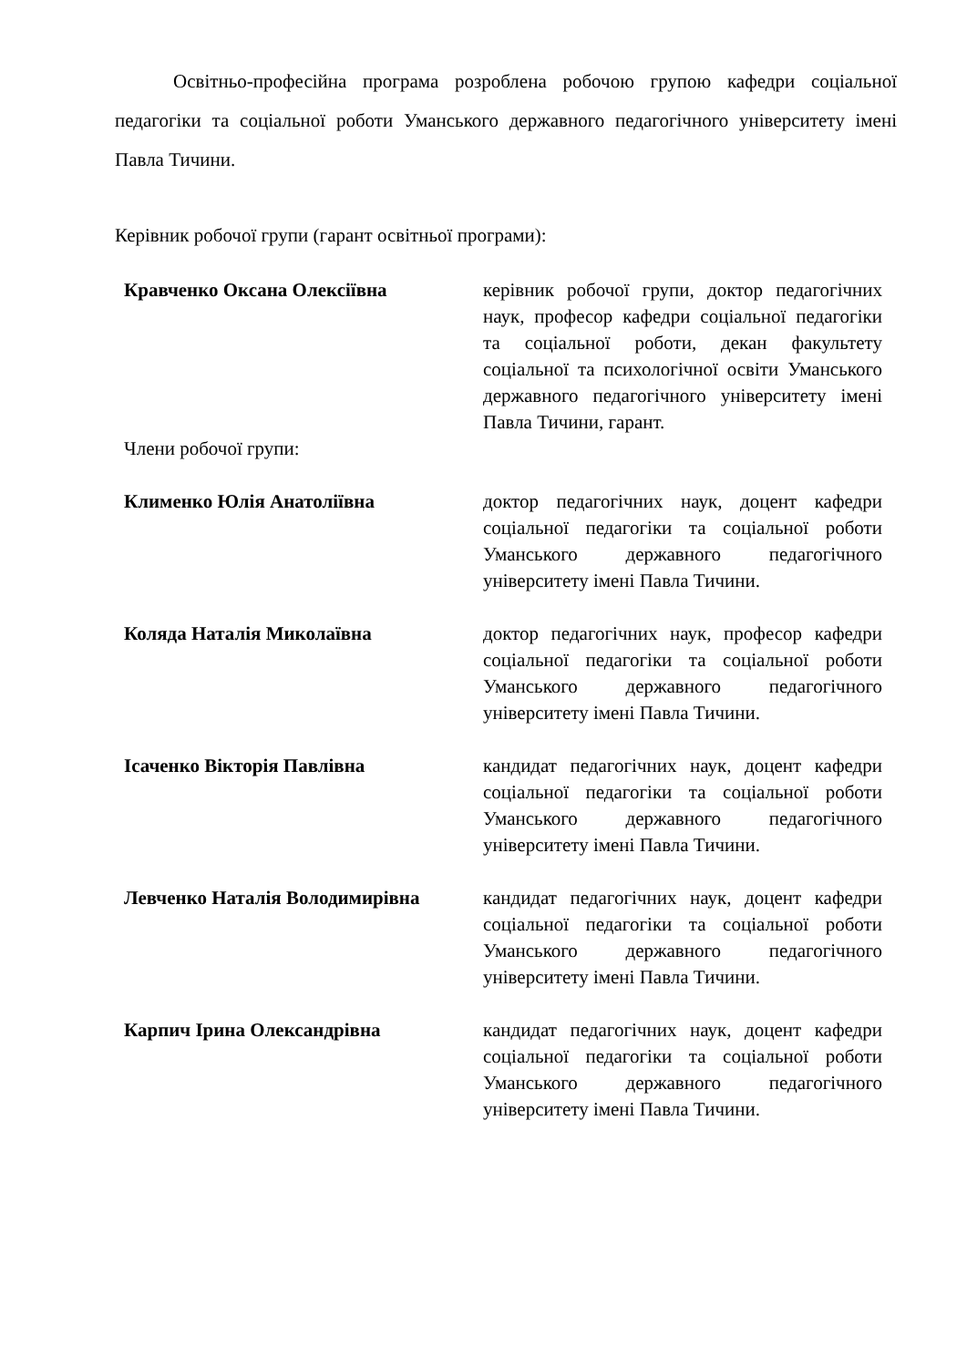Освітньо-професійна програма розроблена робочою групою кафедри соціальної педагогіки та соціальної роботи Уманського державного педагогічного університету імені Павла Тичини.
Керівник робочої групи (гарант освітньої програми):
| Кравченко Оксана Олексіївна | керівник робочої групи, доктор педагогічних наук, професор кафедри соціальної педагогіки та соціальної роботи, декан факультету соціальної та психологічної освіти Уманського державного педагогічного університету імені Павла Тичини, гарант. |
| Члени робочої групи: | |
| Клименко Юлія Анатоліївна | доктор педагогічних наук, доцент кафедри соціальної педагогіки та соціальної роботи Уманського державного педагогічного університету імені Павла Тичини. |
| Коляда Наталія Миколаївна | доктор педагогічних наук, професор кафедри соціальної педагогіки та соціальної роботи Уманського державного педагогічного університету імені Павла Тичини. |
| Ісаченко Вікторія Павлівна | кандидат педагогічних наук, доцент кафедри соціальної педагогіки та соціальної роботи Уманського державного педагогічного університету імені Павла Тичини. |
| Левченко Наталія Володимирівна | кандидат педагогічних наук, доцент кафедри соціальної педагогіки та соціальної роботи Уманського державного педагогічного університету імені Павла Тичини. |
| Карпич Ірина Олександрівна | кандидат педагогічних наук, доцент кафедри соціальної педагогіки та соціальної роботи Уманського державного педагогічного університету імені Павла Тичини. |